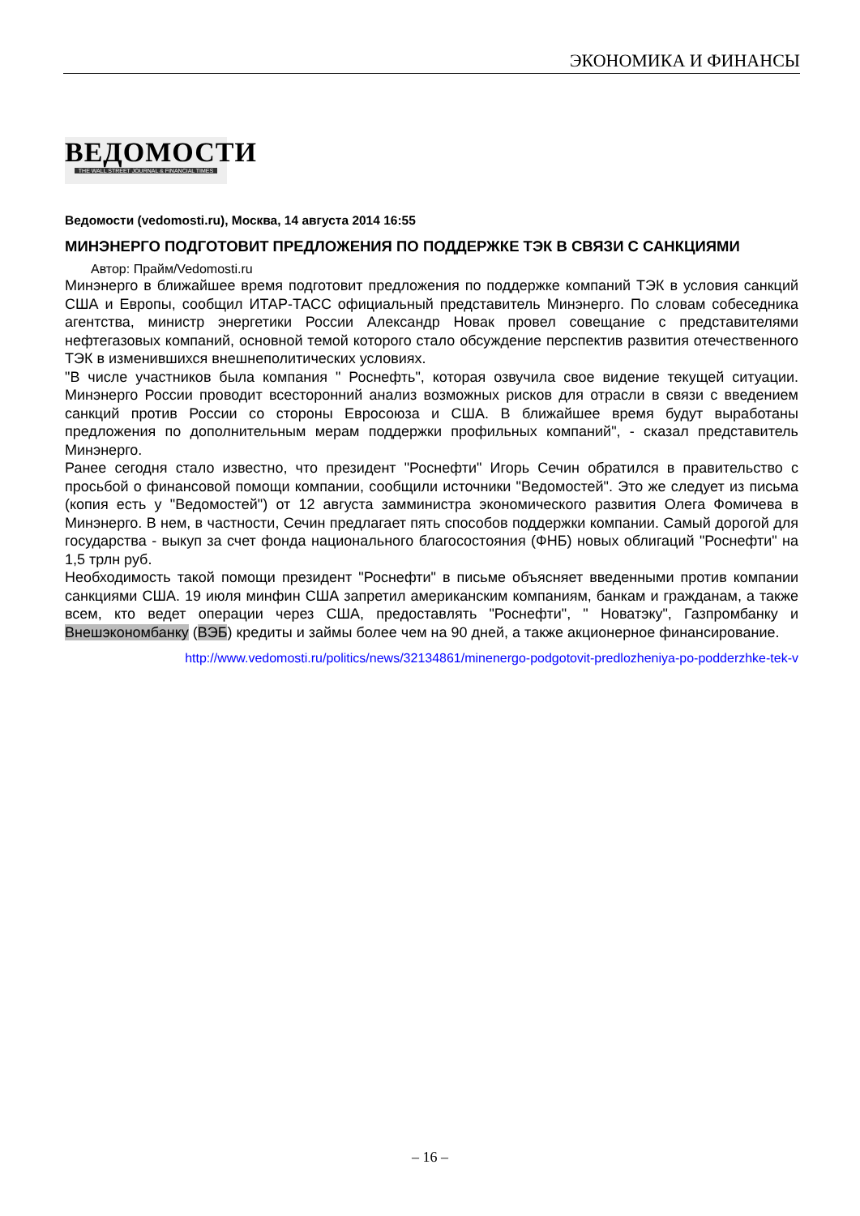ЭКОНОМИКА И ФИНАНСЫ
ВЕДОМОСТИ
THE WALL STREET JOURNAL & FINANCIAL TIMES
Ведомости (vedomosti.ru), Москва, 14 августа 2014 16:55
МИНЭНЕРГО ПОДГОТОВИТ ПРЕДЛОЖЕНИЯ ПО ПОДДЕРЖКЕ ТЭК В СВЯЗИ С САНКЦИЯМИ
Автор: Прайм/Vedomosti.ru
Минэнерго в ближайшее время подготовит предложения по поддержке компаний ТЭК в условия санкций США и Европы, сообщил ИТАР-ТАСС официальный представитель Минэнерго. По словам собеседника агентства, министр энергетики России Александр Новак провел совещание с представителями нефтегазовых компаний, основной темой которого стало обсуждение перспектив развития отечественного ТЭК в изменившихся внешнеполитических условиях.
"В числе участников была компания " Роснефть", которая озвучила свое видение текущей ситуации. Минэнерго России проводит всесторонний анализ возможных рисков для отрасли в связи с введением санкций против России со стороны Евросоюза и США. В ближайшее время будут выработаны предложения по дополнительным мерам поддержки профильных компаний", - сказал представитель Минэнерго.
Ранее сегодня стало известно, что президент "Роснефти" Игорь Сечин обратился в правительство с просьбой о финансовой помощи компании, сообщили источники "Ведомостей". Это же следует из письма (копия есть у "Ведомостей") от 12 августа замминистра экономического развития Олега Фомичева в Минэнерго. В нем, в частности, Сечин предлагает пять способов поддержки компании. Самый дорогой для государства - выкуп за счет фонда национального благосостояния (ФНБ) новых облигаций "Роснефти" на 1,5 трлн руб.
Необходимость такой помощи президент "Роснефти" в письме объясняет введенными против компании санкциями США. 19 июля минфин США запретил американским компаниям, банкам и гражданам, а также всем, кто ведет операции через США, предоставлять "Роснефти", " Новатэку", Газпромбанку и Внешэкономбанку (ВЭБ) кредиты и займы более чем на 90 дней, а также акционерное финансирование.
http://www.vedomosti.ru/politics/news/32134861/minenergo-podgotovit-predlozheniya-po-podderzhke-tek-v
– 16 –